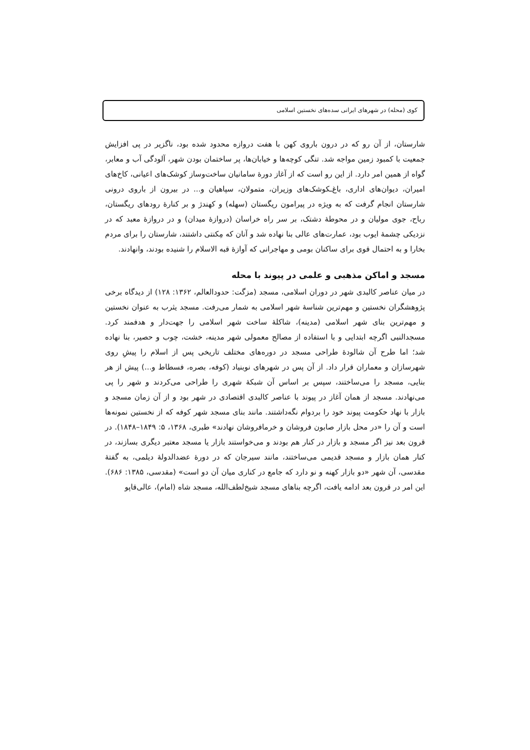کوی (محله) در شهرهای ایرانی سده‌های نخستین اسلامی
شارستان، از آن رو که در درون باروی کهن با هفت دروازه محدود شده بود، ناگزیر در پی افزایش جمعیت با کمبود زمین مواجه شد. تنگی کوچه‌ها و خیابان‌ها، پر ساختمان بودن شهر، آلودگی آب و معابر، گواه از همین امر دارد. از این رو است که از آغاز دورهٔ سامانیان ساخت‌وساز کوشک‌های اعیانی، کاخ‌های امیران، دیوان‌های اداری، باغ‌ـکوشک‌های وزیران، متمولان، سپاهیان و... در بیرون از باروی درونی شارستان انجام گرفت که به ویژه در پیرامون ریگستان (سهله) و کهندژ و بر کنارهٔ رودهای ریگستان، رباح، جوی مولیان و در محوطهٔ دشتک، بر سر راه خراسان (دروازهٔ میدان) و در دروازهٔ معبد که در نزدیکی چشمهٔ ایوب بود، عمارت‌های عالی بنا نهاده شد و آنان که مِکنتی داشتند، شارستان را برای مردم بخارا و به احتمال قوی برای ساکنان بومی و مهاجرانی که آوازهٔ قبه الاسلام را شنیده بودند، وانهادند.
مسجد و اماکن مذهبی و علمی در پیوند با محله
در میان عناصر کالبدی شهر در دوران اسلامی، مسجد (مزگت: حدودالعالم، ۱۳۶۲: ۱۲۸) از دیدگاه برخی پژوهشگران نخستین و مهم‌ترین شناسهٔ شهر اسلامی به شمار می‌رفت. مسجد یثرب به عنوان نخستین و مهم‌ترین بنای شهر اسلامی (مدینه)، شاکلهٔ ساخت شهر اسلامی را جهت‌دار و هدفمند کرد. مسجدالنبی اگرچه ابتدایی و با استفاده از مصالح معمولی شهر مدینه، خشت، چوب و حصیر، بنا نهاده شد؛ اما طرح آن شالودهٔ طراحی مسجد در دوره‌های مختلف تاریخی پس از اسلام را پیشِ روی شهرسازان و معماران قرار داد. از آن پس در شهرهای نوبنیاد (کوفه، بصره، فسطاط و...) پیش از هر بنایی، مسجد را می‌ساختند، سپس بر اساس آن شبکهٔ شهری را طراحی می‌کردند و شهر را پی می‌نهادند. مسجد از همان آغاز در پیوند با عناصر کالبدی اقتصادی در شهر بود و از آن زمان مسجد و بازار با نهاد حکومت پیوند خود را بردوام نگه‌داشتند. مانند بنای مسجد شهر کوفه که از نخستین نمونه‌ها است و آن را «در محل بازار صابون فروشان و خرمافروشان نهادند» طبری، ۱۳۶۸، ۵: ۱۸۴۹–۱۸۴۸). در قرون بعد نیز اگر مسجد و بازار در کنار هم بودند و می‌خواستند بازار یا مسجد معتبر دیگری بسازند، در کنار همان بازار و مسجد قدیمی می‌ساختند، مانند سیرجان که در دورهٔ عضدالدولهٔ دیلمی، به گفتهٔ مقدسی، آن شهر «دو بازار کهنه و نو دارد که جامع در کناری میان آن دو است» (مقدسی، ۱۳۸۵: ۶۸۶). این امر در قرون بعد ادامه یافت، اگرچه بناهای مسجد شیخ‌لطف‌الله، مسجد شاه (امام)، عالی‌قاپو